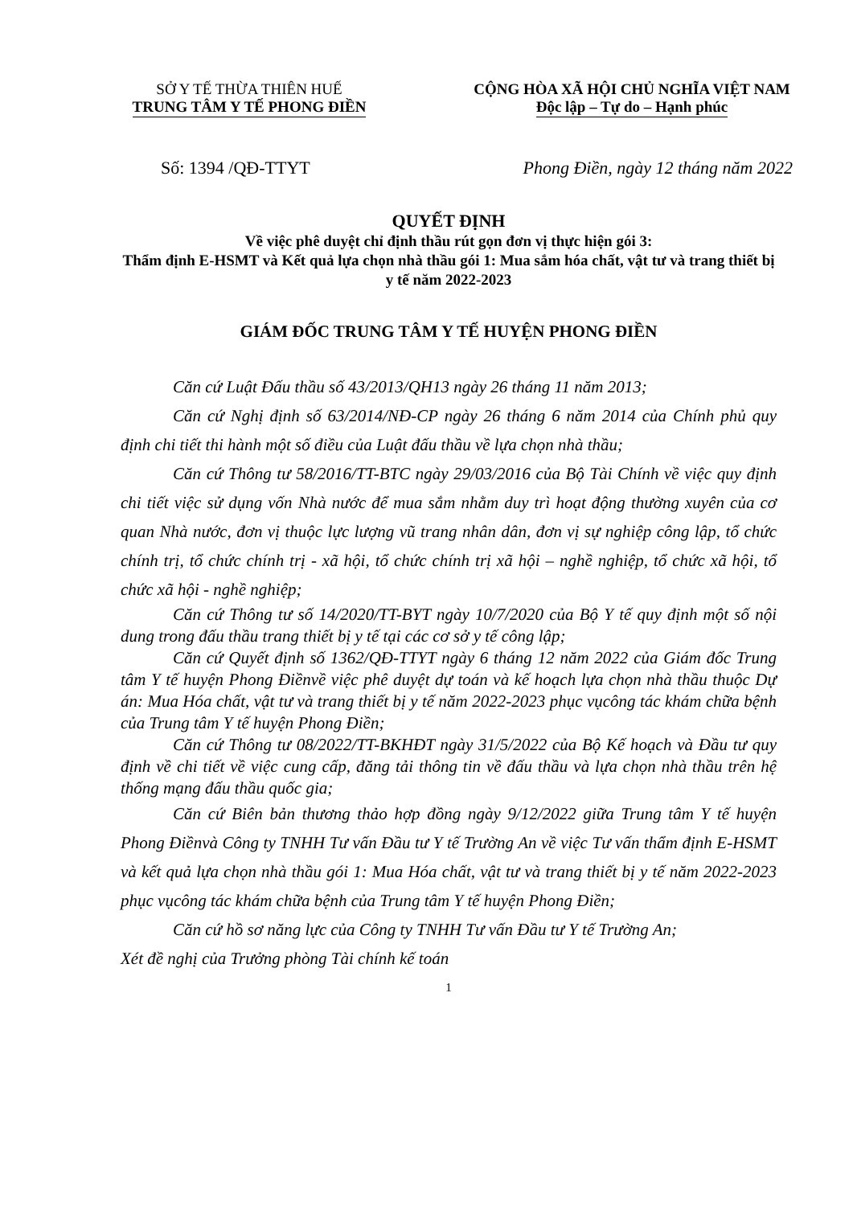SỞ Y TẾ THỪA THIÊN HUẾ
TRUNG TÂM Y TẾ PHONG ĐIỀN
CỘNG HÒA XÃ HỘI CHỦ NGHĨA VIỆT NAM
Độc lập – Tự do – Hạnh phúc
Số: 1394 /QĐ-TTYT Phong Điền, ngày 12 tháng năm 2022
QUYẾT ĐỊNH
Về việc phê duyệt chỉ định thầu rút gọn đơn vị thực hiện gói 3:
Thẩm định E-HSMT và Kết quả lựa chọn nhà thầu gói 1: Mua sắm hóa chất, vật tư và trang thiết bị y tế năm 2022-2023
GIÁM ĐỐC TRUNG TÂM Y TẾ HUYỆN PHONG ĐIỀN
Căn cứ Luật Đấu thầu số 43/2013/QH13 ngày 26 tháng 11 năm 2013;
Căn cứ Nghị định số 63/2014/NĐ-CP ngày 26 tháng 6 năm 2014 của Chính phủ quy định chi tiết thi hành một số điều của Luật đấu thầu về lựa chọn nhà thầu;
Căn cứ Thông tư 58/2016/TT-BTC ngày 29/03/2016 của Bộ Tài Chính về việc quy định chi tiết việc sử dụng vốn Nhà nước để mua sắm nhằm duy trì hoạt động thường xuyên của cơ quan Nhà nước, đơn vị thuộc lực lượng vũ trang nhân dân, đơn vị sự nghiệp công lập, tổ chức chính trị, tổ chức chính trị - xã hội, tổ chức chính trị xã hội – nghề nghiệp, tổ chức xã hội, tổ chức xã hội - nghề nghiệp;
Căn cứ Thông tư số 14/2020/TT-BYT ngày 10/7/2020 của Bộ Y tế quy định một số nội dung trong đấu thầu trang thiết bị y tế tại các cơ sở y tế công lập;
Căn cứ Quyết định số 1362/QĐ-TTYT ngày 6 tháng 12 năm 2022 của Giám đốc Trung tâm Y tế huyện Phong Điềnvề việc phê duyệt dự toán và kế hoạch lựa chọn nhà thầu thuộc Dự án: Mua Hóa chất, vật tư và trang thiết bị y tế năm 2022-2023 phục vụcông tác khám chữa bệnh của Trung tâm Y tế huyện Phong Điền;
Căn cứ Thông tư 08/2022/TT-BKHĐT ngày 31/5/2022 của Bộ Kế hoạch và Đầu tư quy định về chi tiết về việc cung cấp, đăng tải thông tin về đấu thầu và lựa chọn nhà thầu trên hệ thống mạng đấu thầu quốc gia;
Căn cứ Biên bản thương thảo hợp đồng ngày 9/12/2022 giữa Trung tâm Y tế huyện Phong Điềnvà Công ty TNHH Tư vấn Đầu tư Y tế Trường An về việc Tư vấn thẩm định E-HSMT và kết quả lựa chọn nhà thầu gói 1: Mua Hóa chất, vật tư và trang thiết bị y tế năm 2022-2023 phục vụcông tác khám chữa bệnh của Trung tâm Y tế huyện Phong Điền;
Căn cứ hồ sơ năng lực của Công ty TNHH Tư vấn Đầu tư Y tế Trường An;
Xét đề nghị của Trưởng phòng Tài chính kế toán
1